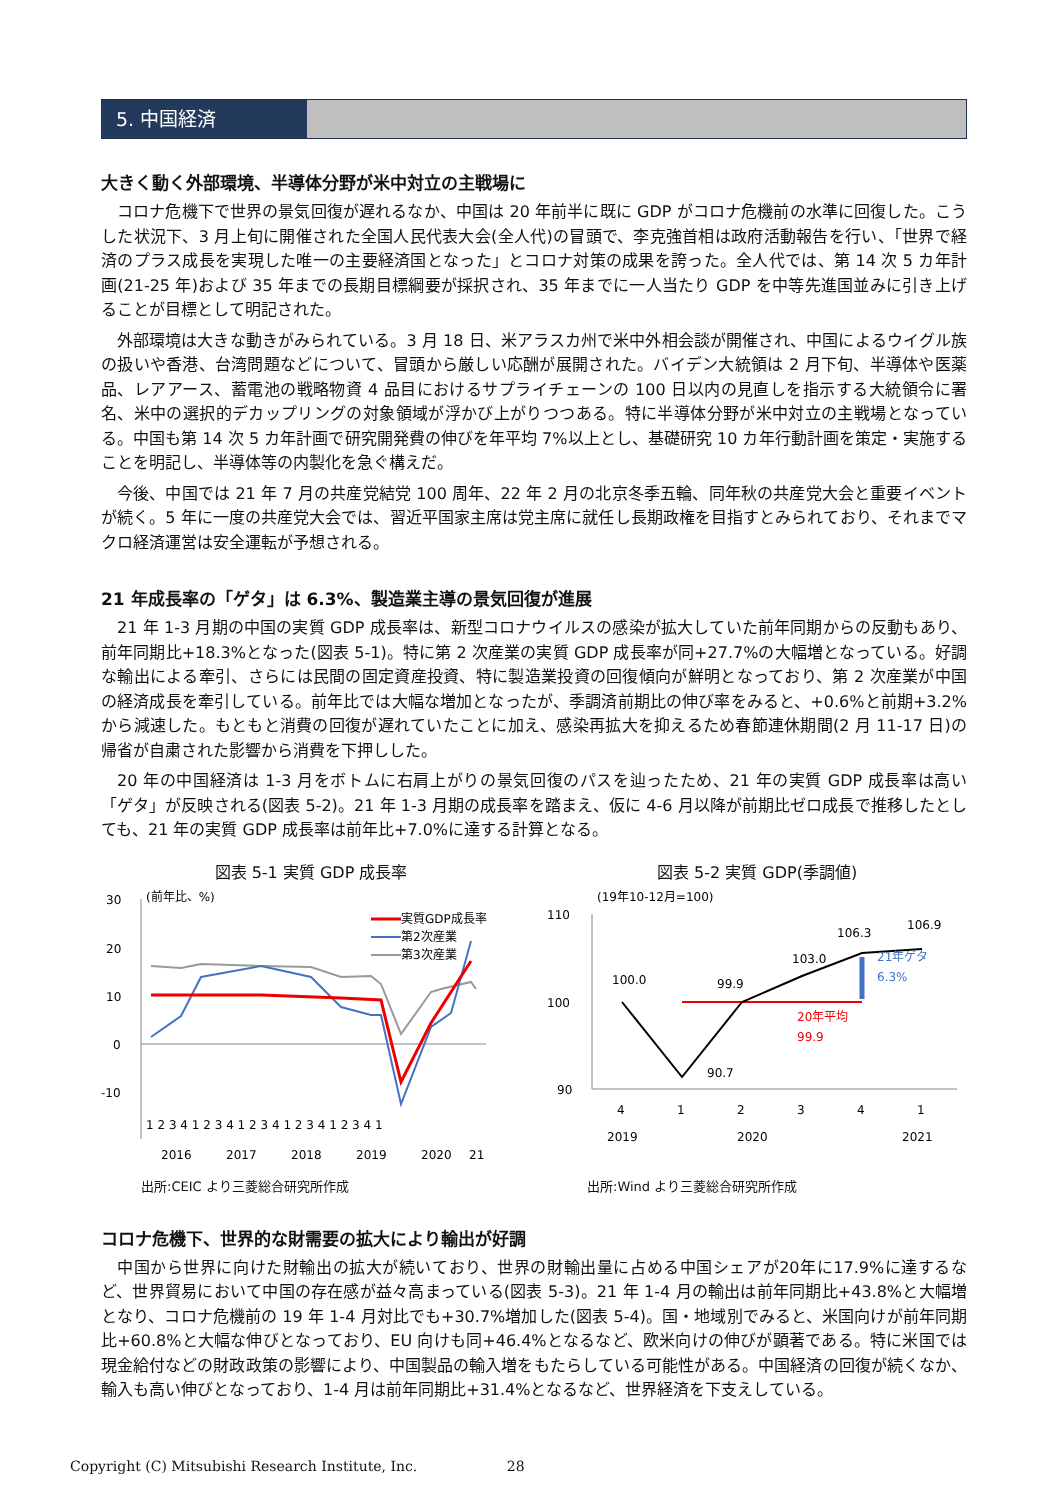5. 中国経済
大きく動く外部環境、半導体分野が米中対立の主戦場に
コロナ危機下で世界の景気回復が遅れるなか、中国は 20 年前半に既に GDP がコロナ危機前の水準に回復した。こうした状況下、3 月上旬に開催された全国人民代表大会(全人代)の冒頭で、李克強首相は政府活動報告を行い、「世界で経済のプラス成長を実現した唯一の主要経済国となった」とコロナ対策の成果を誇った。全人代では、第 14 次 5 カ年計画(21-25 年)および 35 年までの長期目標綱要が採択され、35 年までに一人当たり GDP を中等先進国並みに引き上げることが目標として明記された。
外部環境は大きな動きがみられている。3 月 18 日、米アラスカ州で米中外相会談が開催され、中国によるウイグル族の扱いや香港、台湾問題などについて、冒頭から厳しい応酬が展開された。バイデン大統領は 2 月下旬、半導体や医薬品、レアアース、蓄電池の戦略物資 4 品目におけるサプライチェーンの 100 日以内の見直しを指示する大統領令に署名、米中の選択的デカップリングの対象領域が浮かび上がりつつある。特に半導体分野が米中対立の主戦場となっている。中国も第 14 次 5 カ年計画で研究開発費の伸びを年平均 7%以上とし、基礎研究 10 カ年行動計画を策定・実施することを明記し、半導体等の内製化を急ぐ構えだ。
今後、中国では 21 年 7 月の共産党結党 100 周年、22 年 2 月の北京冬季五輪、同年秋の共産党大会と重要イベントが続く。5 年に一度の共産党大会では、習近平国家主席は党主席に就任し長期政権を目指すとみられており、それまでマクロ経済運営は安全運転が予想される。
21 年成長率の「ゲタ」は 6.3%、製造業主導の景気回復が進展
21 年 1-3 月期の中国の実質 GDP 成長率は、新型コロナウイルスの感染が拡大していた前年同期からの反動もあり、前年同期比+18.3%となった(図表 5-1)。特に第 2 次産業の実質 GDP 成長率が同+27.7%の大幅増となっている。好調な輸出による牽引、さらには民間の固定資産投資、特に製造業投資の回復傾向が鮮明となっており、第 2 次産業が中国の経済成長を牽引している。前年比では大幅な増加となったが、季調済前期比の伸び率をみると、+0.6%と前期+3.2%から減速した。もともと消費の回復が遅れていたことに加え、感染再拡大を抑えるため春節連休期間(2 月 11-17 日)の帰省が自粛された影響から消費を下押しした。
20 年の中国経済は 1-3 月をボトムに右肩上がりの景気回復のパスを辿ったため、21 年の実質 GDP 成長率は高い「ゲタ」が反映される(図表 5-2)。21 年 1-3 月期の成長率を踏まえ、仮に 4-6 月以降が前期比ゼロ成長で推移したとしても、21 年の実質 GDP 成長率は前年比+7.0%に達する計算となる。
図表 5-1 実質 GDP 成長率
(前年比、%)
30
20
10
0
-10
実質GDP成長率
第2次産業
第3次産業
1 2 3 4 1 2 3 4 1 2 3 4 1 2 3 4 1 2 3 4 1
2016
2017
2018
2019
2020
21
出所:CEIC より三菱総合研究所作成
図表 5-2 実質 GDP(季調値)
(19年10-12月=100)
110
100
90
100.0
99.9
103.0
106.3
106.9
90.7
20年平均
99.9
21年ゲタ
6.3%
4
1
2
3
4
1
2019
2020
2021
出所:Wind より三菱総合研究所作成
コロナ危機下、世界的な財需要の拡大により輸出が好調
中国から世界に向けた財輸出の拡大が続いており、世界の財輸出量に占める中国シェアが20年に17.9%に達するなど、世界貿易において中国の存在感が益々高まっている(図表 5-3)。21 年 1-4 月の輸出は前年同期比+43.8%と大幅増となり、コロナ危機前の 19 年 1-4 月対比でも+30.7%増加した(図表 5-4)。国・地域別でみると、米国向けが前年同期比+60.8%と大幅な伸びとなっており、EU 向けも同+46.4%となるなど、欧米向けの伸びが顕著である。特に米国では現金給付などの財政政策の影響により、中国製品の輸入増をもたらしている可能性がある。中国経済の回復が続くなか、輸入も高い伸びとなっており、1-4 月は前年同期比+31.4%となるなど、世界経済を下支えしている。
Copyright (C) Mitsubishi Research Institute, Inc. 28